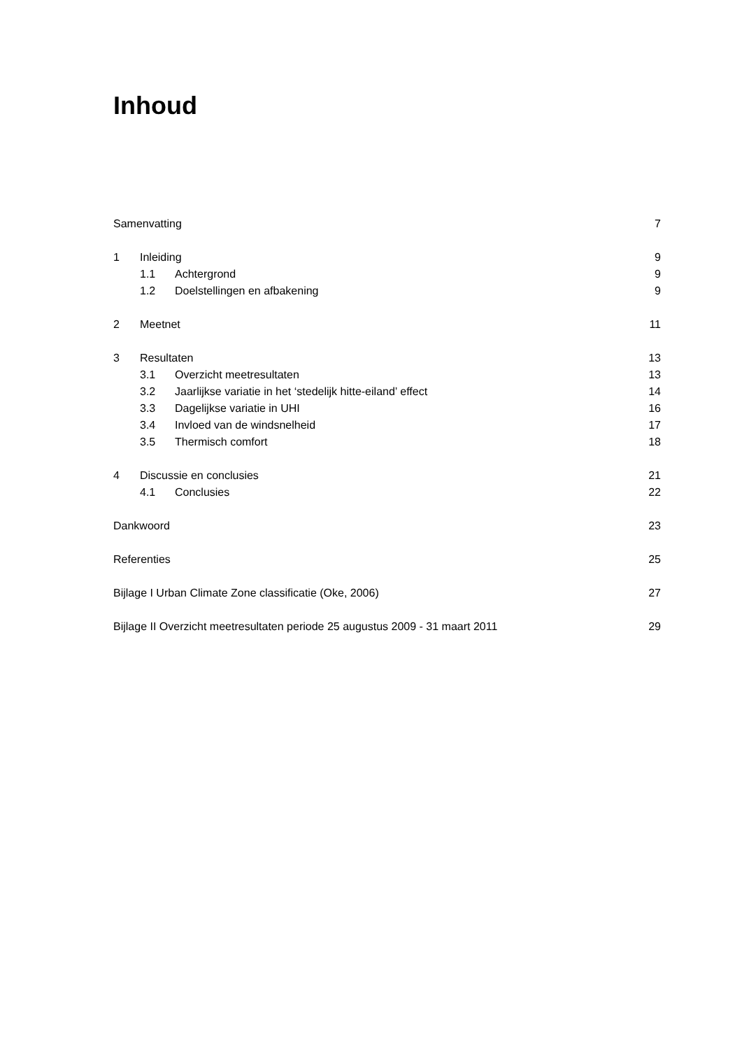Inhoud
Samenvatting 7
1 Inleiding 9
1.1 Achtergrond 9
1.2 Doelstellingen en afbakening 9
2 Meetnet 11
3 Resultaten 13
3.1 Overzicht meetresultaten 13
3.2 Jaarlijkse variatie in het ‘stedelijk hitte-eiland’ effect 14
3.3 Dagelijkse variatie in UHI 16
3.4 Invloed van de windsnelheid 17
3.5 Thermisch comfort 18
4 Discussie en conclusies 21
4.1 Conclusies 22
Dankwoord 23
Referenties 25
Bijlage I Urban Climate Zone classificatie (Oke, 2006) 27
Bijlage II Overzicht meetresultaten periode 25 augustus 2009 - 31 maart 2011 29